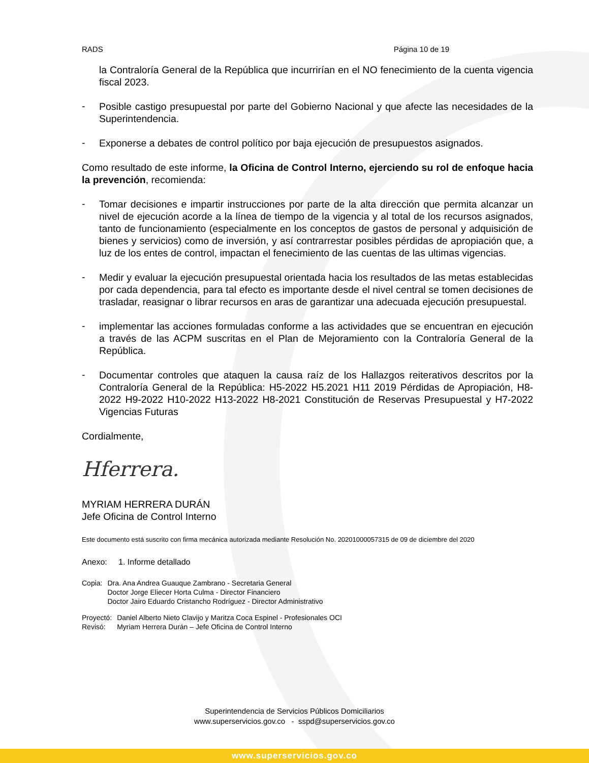RADS Página 10 de 19
la Contraloría General de la República que incurrirían en el NO fenecimiento de la cuenta vigencia fiscal 2023.
-
Posible castigo presupuestal por parte del Gobierno Nacional y que afecte las necesidades de la Superintendencia.
-
Exponerse a debates de control político por baja ejecución de presupuestos asignados.
Como resultado de este informe, la Oficina de Control Interno, ejerciendo su rol de enfoque hacia la prevención, recomienda:
-
Tomar decisiones e impartir instrucciones por parte de la alta dirección que permita alcanzar un nivel de ejecución acorde a la línea de tiempo de la vigencia y al total de los recursos asignados, tanto de funcionamiento (especialmente en los conceptos de gastos de personal y adquisición de bienes y servicios) como de inversión, y así contrarrestar posibles pérdidas de apropiación que, a luz de los entes de control, impactan el fenecimiento de las cuentas de las ultimas vigencias.
-
Medir y evaluar la ejecución presupuestal orientada hacia los resultados de las metas establecidas por cada dependencia, para tal efecto es importante desde el nivel central se tomen decisiones de trasladar, reasignar o librar recursos en aras de garantizar una adecuada ejecución presupuestal.
-
implementar las acciones formuladas conforme a las actividades que se encuentran en ejecución a través de las ACPM suscritas en el Plan de Mejoramiento con la Contraloría General de la República.
-
Documentar controles que ataquen la causa raíz de los Hallazgos reiterativos descritos por la Contraloría General de la República: H5-2022 H5.2021 H11 2019 Pérdidas de Apropiación, H8-2022 H9-2022 H10-2022 H13-2022 H8-2021 Constitución de Reservas Presupuestal y H7-2022 Vigencias Futuras
Cordialmente,
Hferrera.
MYRIAM HERRERA DURÁN
Jefe Oficina de Control Interno
Este documento está suscrito con firma mecánica autorizada mediante Resolución No. 20201000057315 de 09 de diciembre del 2020
Anexo: 1. Informe detallado
| Copia: | Dra. Ana Andrea Guauque Zambrano - Secretaria General Doctor Jorge Eliecer Horta Culma - Director Financiero Doctor Jairo Eduardo Cristancho Rodríguez - Director Administrativo |
| Proyectó: | Daniel Alberto Nieto Clavijo y Maritza Coca Espinel - Profesionales OCI |
| Revisó: | Myriam Herrera Durán – Jefe Oficina de Control Interno |
Superintendencia de Servicios Públicos Domiciliarios
www.superservicios.gov.co - sspd@superservicios.gov.co
www.superservicios.gov.co